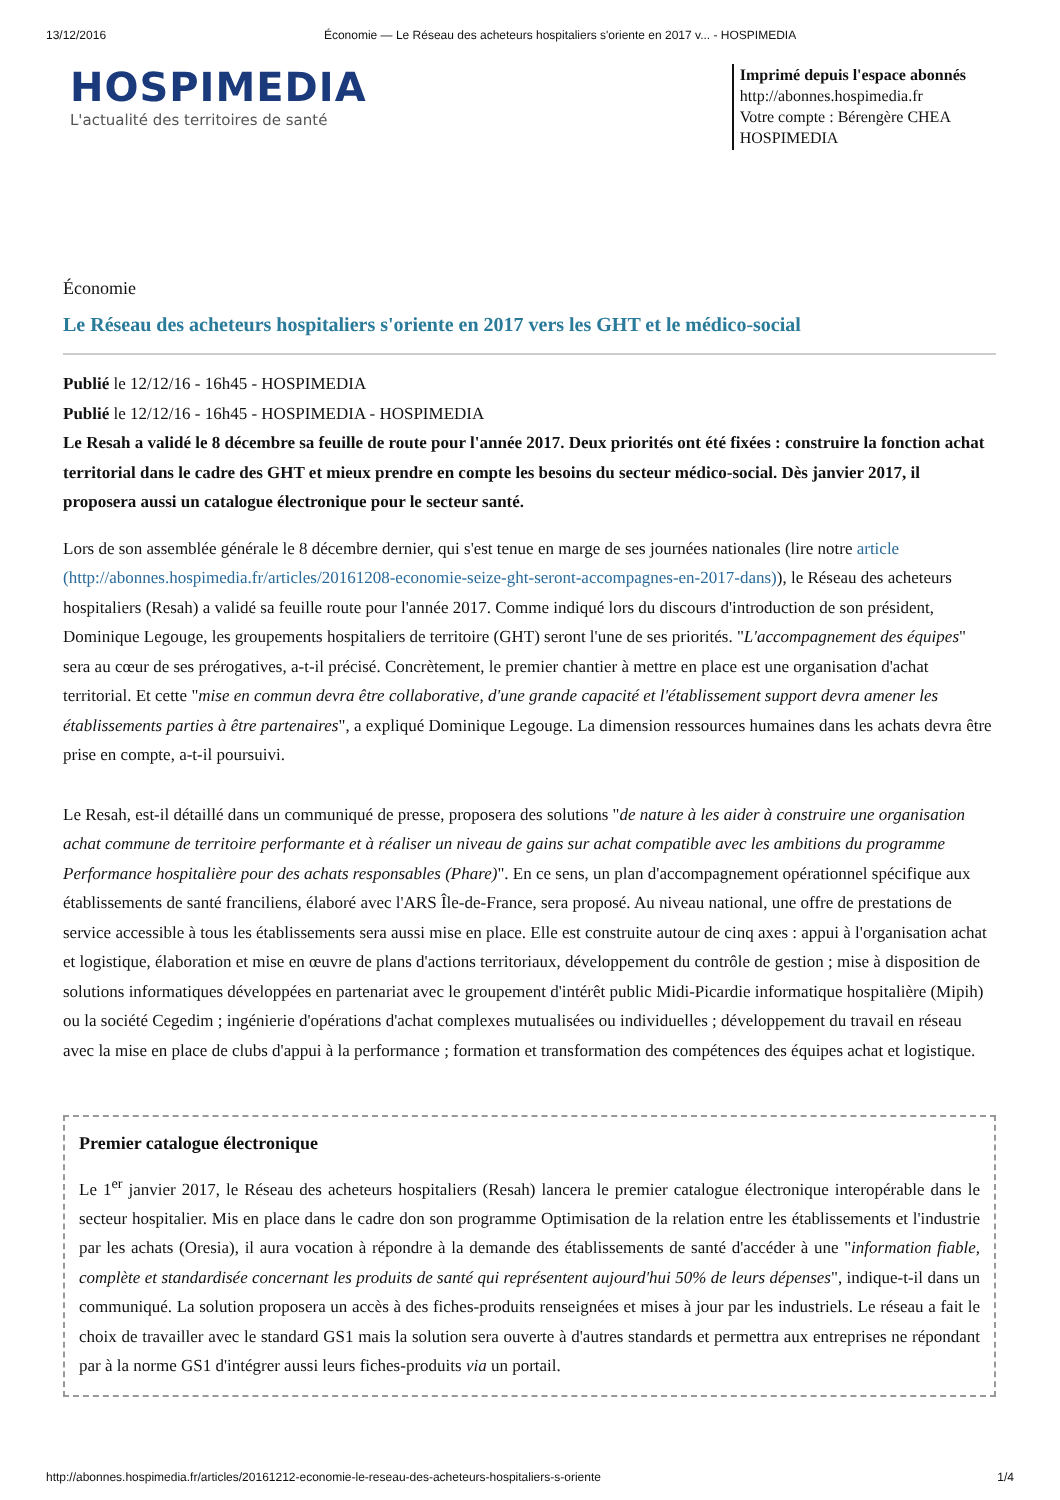13/12/2016 Économie — Le Réseau des acheteurs hospitaliers s'oriente en 2017 v... - HOSPIMEDIA
HOSPIMEDIA
L'actualité des territoires de santé
Imprimé depuis l'espace abonnés
http://abonnes.hospimedia.fr
Votre compte : Bérengère CHEA
HOSPIMEDIA
Économie
Le Réseau des acheteurs hospitaliers s'oriente en 2017 vers les GHT et le médico-social
Publié le 12/12/16 - 16h45 - HOSPIMEDIA
Publié le 12/12/16 - 16h45 - HOSPIMEDIA - HOSPIMEDIA
Le Resah a validé le 8 décembre sa feuille de route pour l'année 2017. Deux priorités ont été fixées : construire la fonction achat territorial dans le cadre des GHT et mieux prendre en compte les besoins du secteur médico-social. Dès janvier 2017, il proposera aussi un catalogue électronique pour le secteur santé.
Lors de son assemblée générale le 8 décembre dernier, qui s'est tenue en marge de ses journées nationales (lire notre article (http://abonnes.hospimedia.fr/articles/20161208-economie-seize-ght-seront-accompagnes-en-2017-dans)), le Réseau des acheteurs hospitaliers (Resah) a validé sa feuille route pour l'année 2017. Comme indiqué lors du discours d'introduction de son président, Dominique Legouge, les groupements hospitaliers de territoire (GHT) seront l'une de ses priorités. "L'accompagnement des équipes" sera au cœur de ses prérogatives, a-t-il précisé. Concrètement, le premier chantier à mettre en place est une organisation d'achat territorial. Et cette "mise en commun devra être collaborative, d'une grande capacité et l'établissement support devra amener les établissements parties à être partenaires", a expliqué Dominique Legouge. La dimension ressources humaines dans les achats devra être prise en compte, a-t-il poursuivi.
Le Resah, est-il détaillé dans un communiqué de presse, proposera des solutions "de nature à les aider à construire une organisation achat commune de territoire performante et à réaliser un niveau de gains sur achat compatible avec les ambitions du programme Performance hospitalière pour des achats responsables (Phare)". En ce sens, un plan d'accompagnement opérationnel spécifique aux établissements de santé franciliens, élaboré avec l'ARS Île-de-France, sera proposé. Au niveau national, une offre de prestations de service accessible à tous les établissements sera aussi mise en place. Elle est construite autour de cinq axes : appui à l'organisation achat et logistique, élaboration et mise en œuvre de plans d'actions territoriaux, développement du contrôle de gestion ; mise à disposition de solutions informatiques développées en partenariat avec le groupement d'intérêt public Midi-Picardie informatique hospitalière (Mipih) ou la société Cegedim ; ingénierie d'opérations d'achat complexes mutualisées ou individuelles ; développement du travail en réseau avec la mise en place de clubs d'appui à la performance ; formation et transformation des compétences des équipes achat et logistique.
Premier catalogue électronique
Le 1<sup>er</sup> janvier 2017, le Réseau des acheteurs hospitaliers (Resah) lancera le premier catalogue électronique interopérable dans le secteur hospitalier. Mis en place dans le cadre don son programme Optimisation de la relation entre les établissements et l'industrie par les achats (Oresia), il aura vocation à répondre à la demande des établissements de santé d'accéder à une "information fiable, complète et standardisée concernant les produits de santé qui représentent aujourd'hui 50% de leurs dépenses", indique-t-il dans un communiqué. La solution proposera un accès à des fiches-produits renseignées et mises à jour par les industriels. Le réseau a fait le choix de travailler avec le standard GS1 mais la solution sera ouverte à d'autres standards et permettra aux entreprises ne répondant par à la norme GS1 d'intégrer aussi leurs fiches-produits via un portail.
http://abonnes.hospimedia.fr/articles/20161212-economie-le-reseau-des-acheteurs-hospitaliers-s-oriente 1/4